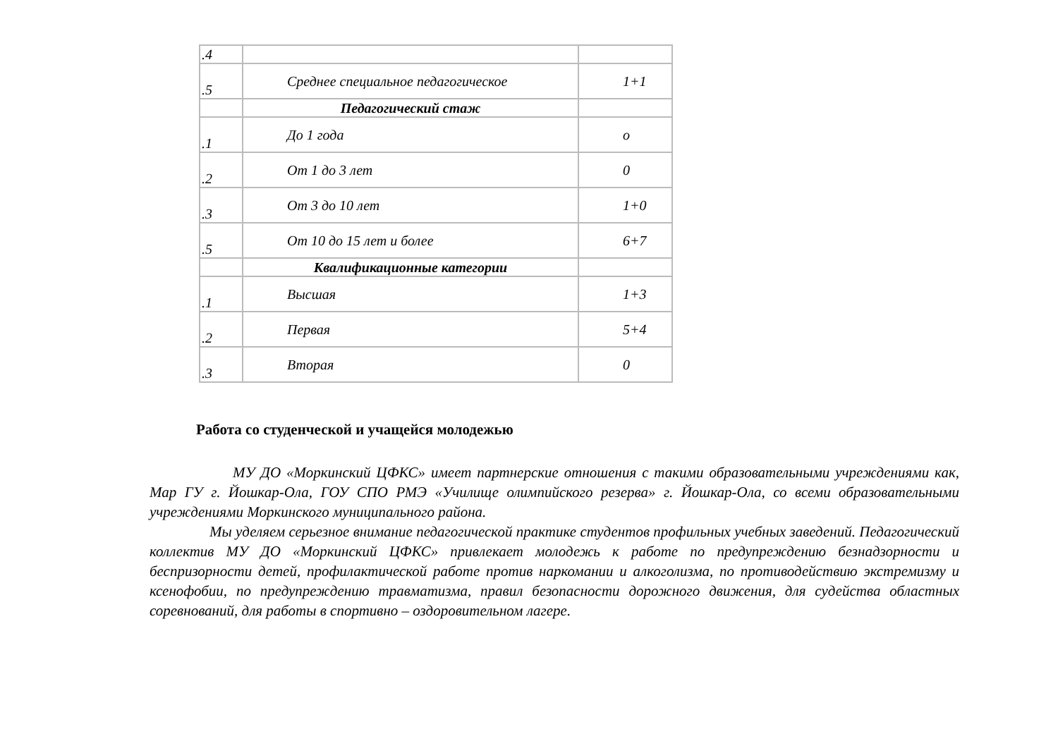| .4 | | |
| .5 | Среднее специальное педагогическое | 1+1 |
| | Педагогический стаж | |
| .1 | До 1 года | о |
| .2 | От 1 до 3 лет | 0 |
| .3 | От 3 до 10 лет | 1+0 |
| .5 | От 10 до 15 лет и более | 6+7 |
| | Квалификационные категории | |
| .1 | Высшая | 1+3 |
| .2 | Первая | 5+4 |
| .3 | Вторая | 0 |
Работа со студенческой и учащейся молодежью
МУ ДО «Моркинский ЦФКС» имеет партнерские отношения с такими образовательными учреждениями как, Мар ГУ г. Йошкар-Ола, ГОУ СПО РМЭ «Училище олимпийского резерва» г. Йошкар-Ола, со всеми образовательными учреждениями Моркинского муниципального района.
Мы уделяем серьезное внимание педагогической практике студентов профильных учебных заведений. Педагогический коллектив МУ ДО «Моркинский ЦФКС» привлекает молодежь к работе по предупреждению безнадзорности и беспризорности детей, профилактической работе против наркомании и алкоголизма, по противодействию экстремизму и ксенофобии, по предупреждению травматизма, правил безопасности дорожного движения, для судейства областных соревнований, для работы в спортивно – оздоровительном лагере.